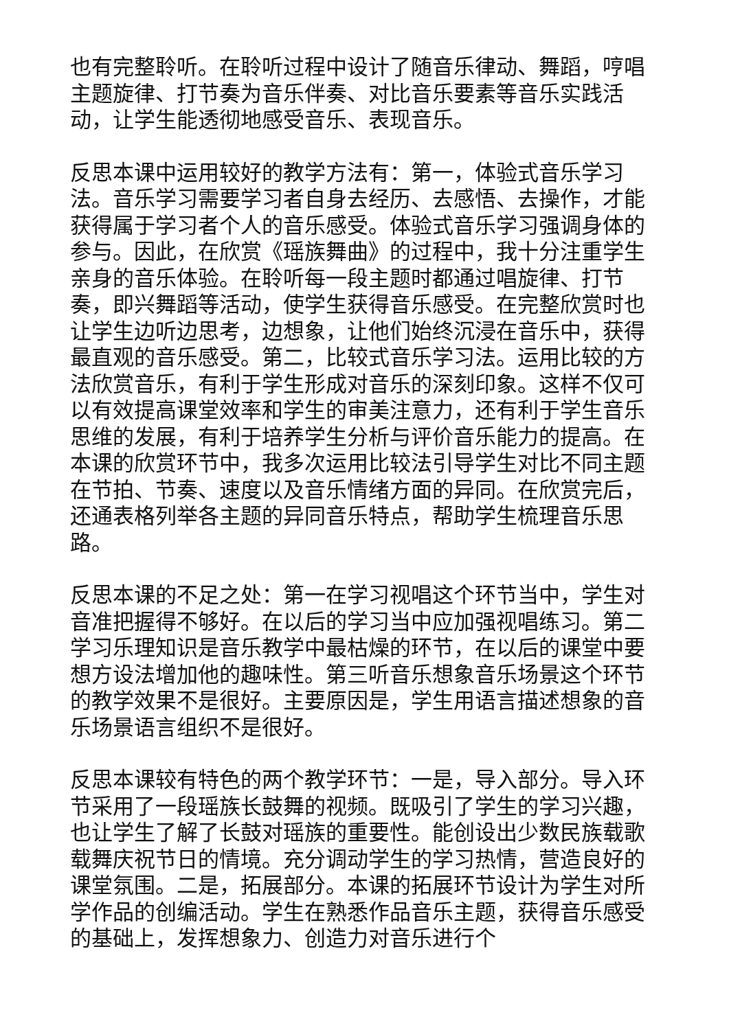也有完整聆听。在聆听过程中设计了随音乐律动、舞蹈，哼唱主题旋律、打节奏为音乐伴奏、对比音乐要素等音乐实践活动，让学生能透彻地感受音乐、表现音乐。
反思本课中运用较好的教学方法有：第一，体验式音乐学习法。音乐学习需要学习者自身去经历、去感悟、去操作，才能获得属于学习者个人的音乐感受。体验式音乐学习强调身体的参与。因此，在欣赏《瑶族舞曲》的过程中，我十分注重学生亲身的音乐体验。在聆听每一段主题时都通过唱旋律、打节奏，即兴舞蹈等活动，使学生获得音乐感受。在完整欣赏时也让学生边听边思考，边想象，让他们始终沉浸在音乐中，获得最直观的音乐感受。第二，比较式音乐学习法。运用比较的方法欣赏音乐，有利于学生形成对音乐的深刻印象。这样不仅可以有效提高课堂效率和学生的审美注意力，还有利于学生音乐思维的发展，有利于培养学生分析与评价音乐能力的提高。在本课的欣赏环节中，我多次运用比较法引导学生对比不同主题在节拍、节奏、速度以及音乐情绪方面的异同。在欣赏完后，还通表格列举各主题的异同音乐特点，帮助学生梳理音乐思路。
反思本课的不足之处：第一在学习视唱这个环节当中，学生对音准把握得不够好。在以后的学习当中应加强视唱练习。第二学习乐理知识是音乐教学中最枯燥的环节，在以后的课堂中要想方设法增加他的趣味性。第三听音乐想象音乐场景这个环节的教学效果不是很好。主要原因是，学生用语言描述想象的音乐场景语言组织不是很好。
反思本课较有特色的两个教学环节：一是，导入部分。导入环节采用了一段瑶族长鼓舞的视频。既吸引了学生的学习兴趣，也让学生了解了长鼓对瑶族的重要性。能创设出少数民族载歌载舞庆祝节日的情境。充分调动学生的学习热情，营造良好的课堂氛围。二是，拓展部分。本课的拓展环节设计为学生对所学作品的创编活动。学生在熟悉作品音乐主题，获得音乐感受的基础上，发挥想象力、创造力对音乐进行个